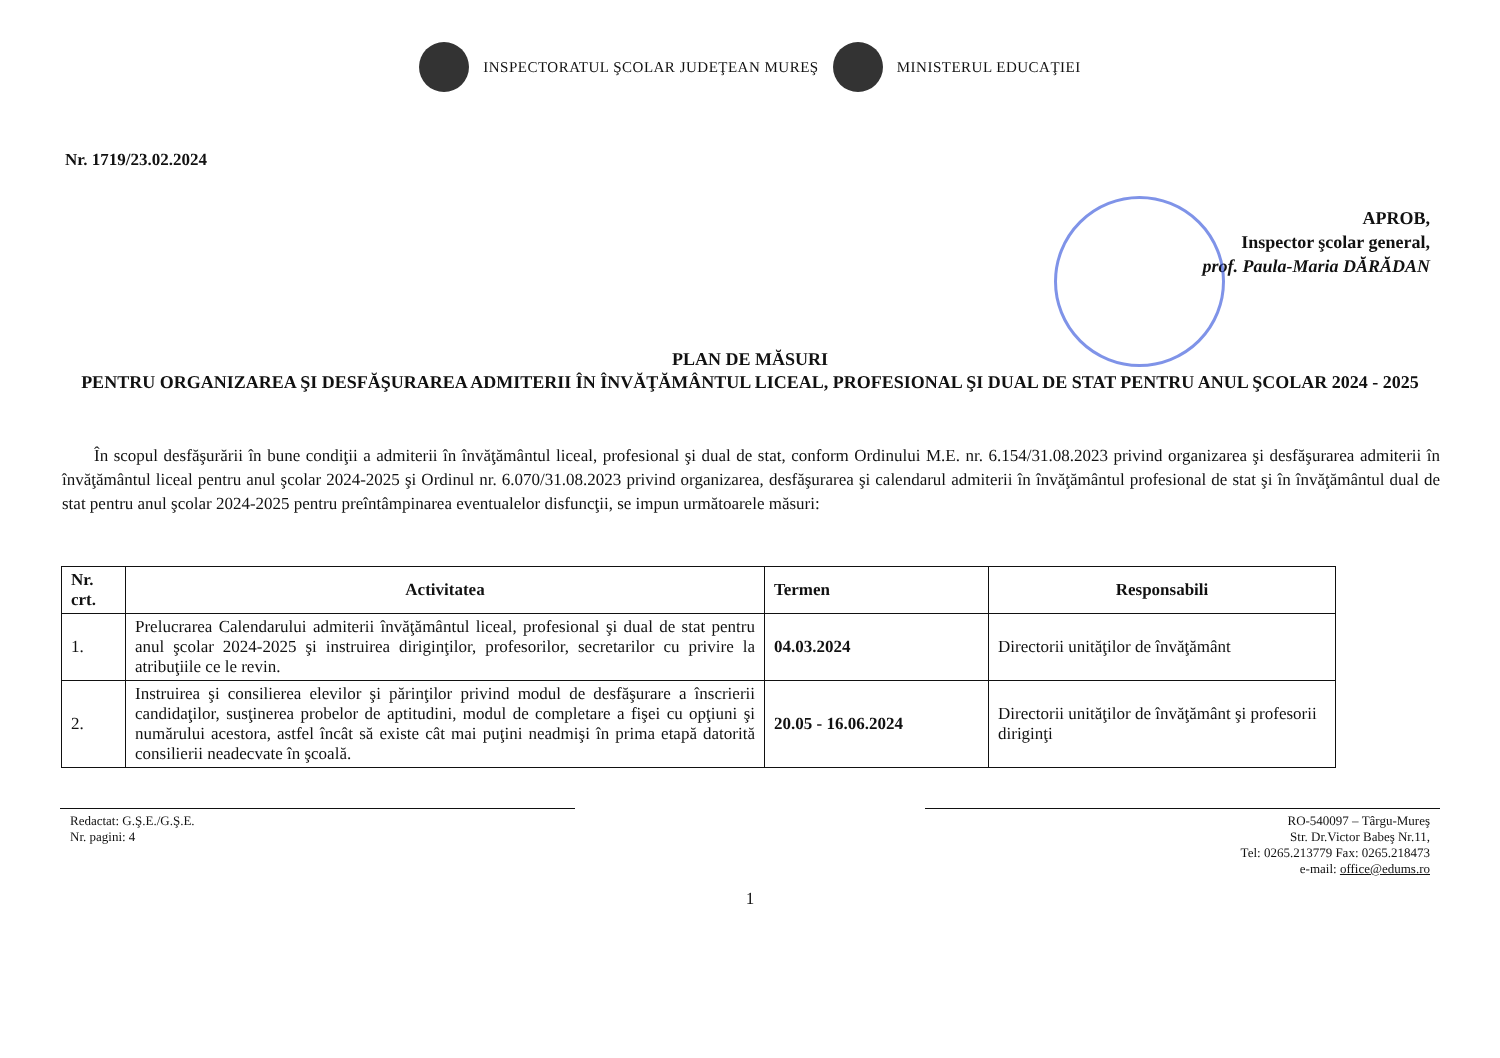INSPECTORATUL ŞCOLAR JUDEŢEAN MUREŞ MINISTERUL EDUCAŢIEI
Nr. 1719/23.02.2024
APROB,
Inspector şcolar general,
prof. Paula-Maria DĂRĂDAN
PLAN DE MĂSURI
PENTRU ORGANIZAREA ŞI DESFĂŞURAREA ADMITERII ÎN ÎNVĂŢĂMÂNTUL LICEAL, PROFESIONAL ŞI DUAL DE STAT PENTRU ANUL ŞCOLAR 2024 - 2025
În scopul desfăşurării în bune condiţii a admiterii în învăţământul liceal, profesional şi dual de stat, conform Ordinului M.E. nr. 6.154/31.08.2023 privind organizarea şi desfăşurarea admiterii în învăţământul liceal pentru anul şcolar 2024-2025 şi Ordinul nr. 6.070/31.08.2023 privind organizarea, desfăşurarea şi calendarul admiterii în învăţământul profesional de stat şi în învăţământul dual de stat pentru anul şcolar 2024-2025 pentru preîntâmpinarea eventualelor disfuncţii, se impun următoarele măsuri:
| Nr. crt. | Activitatea | Termen | Responsabili |
| --- | --- | --- | --- |
| 1. | Prelucrarea Calendarului admiterii învăţământul liceal, profesional şi dual de stat pentru anul şcolar 2024-2025 şi instruirea diriginţilor, profesorilor, secretarilor cu privire la atribuţiile ce le revin. | 04.03.2024 | Directorii unităţilor de învăţământ |
| 2. | Instruirea şi consilierea elevilor şi părinţilor privind modul de desfăşurare a înscrierii candidaţilor, susţinerea probelor de aptitudini, modul de completare a fişei cu opţiuni şi numărului acestora, astfel încât să existe cât mai puţini neadmişi în prima etapă datorită consilierii neadecvate în şcoală. | 20.05 - 16.06.2024 | Directorii unităţilor de învăţământ şi profesorii diriginţi |
Redactat: G.Ş.E./G.Ş.E.
Nr. pagini: 4
RO-540097 – Târgu-Mureş
Str. Dr.Victor Babeş Nr.11,
Tel: 0265.213779 Fax: 0265.218473
e-mail: office@edums.ro
1